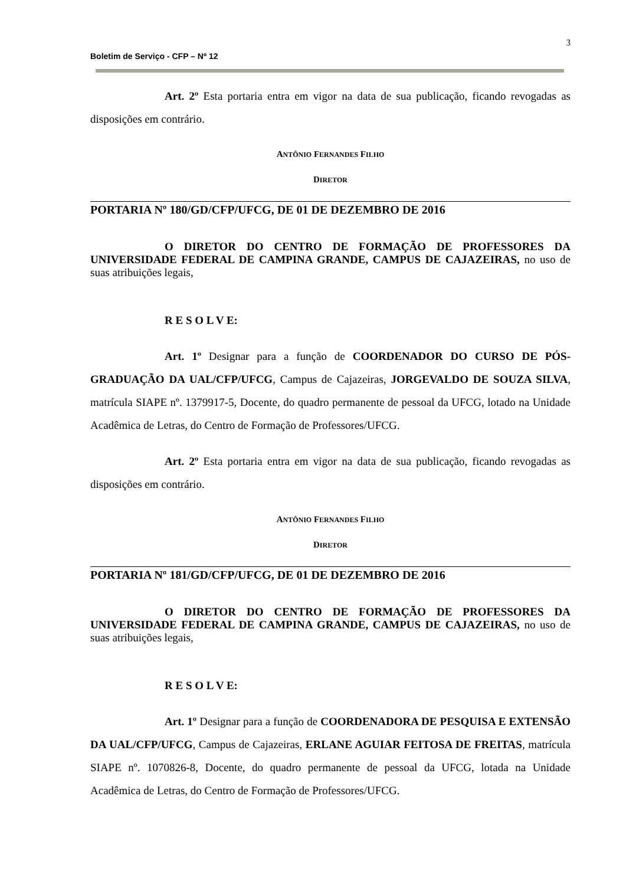3
Boletim de Serviço - CFP – Nº 12
Art. 2º Esta portaria entra em vigor na data de sua publicação, ficando revogadas as disposições em contrário.
ANTÔNIO FERNANDES FILHO
DIRETOR
PORTARIA Nº 180/GD/CFP/UFCG, DE 01 DE DEZEMBRO DE 2016
O DIRETOR DO CENTRO DE FORMAÇÃO DE PROFESSORES DA UNIVERSIDADE FEDERAL DE CAMPINA GRANDE, CAMPUS DE CAJAZEIRAS, no uso de suas atribuições legais,
R E S O L V E:
Art. 1º Designar para a função de COORDENADOR DO CURSO DE PÓS-GRADUAÇÃO DA UAL/CFP/UFCG, Campus de Cajazeiras, JORGEVALDO DE SOUZA SILVA, matrícula SIAPE nº. 1379917-5, Docente, do quadro permanente de pessoal da UFCG, lotado na Unidade Acadêmica de Letras, do Centro de Formação de Professores/UFCG.
Art. 2º Esta portaria entra em vigor na data de sua publicação, ficando revogadas as disposições em contrário.
ANTÔNIO FERNANDES FILHO
DIRETOR
PORTARIA Nº 181/GD/CFP/UFCG, DE 01 DE DEZEMBRO DE 2016
O DIRETOR DO CENTRO DE FORMAÇÃO DE PROFESSORES DA UNIVERSIDADE FEDERAL DE CAMPINA GRANDE, CAMPUS DE CAJAZEIRAS, no uso de suas atribuições legais,
R E S O L V E:
Art. 1º Designar para a função de COORDENADORA DE PESQUISA E EXTENSÃO DA UAL/CFP/UFCG, Campus de Cajazeiras, ERLANE AGUIAR FEITOSA DE FREITAS, matrícula SIAPE nº. 1070826-8, Docente, do quadro permanente de pessoal da UFCG, lotada na Unidade Acadêmica de Letras, do Centro de Formação de Professores/UFCG.